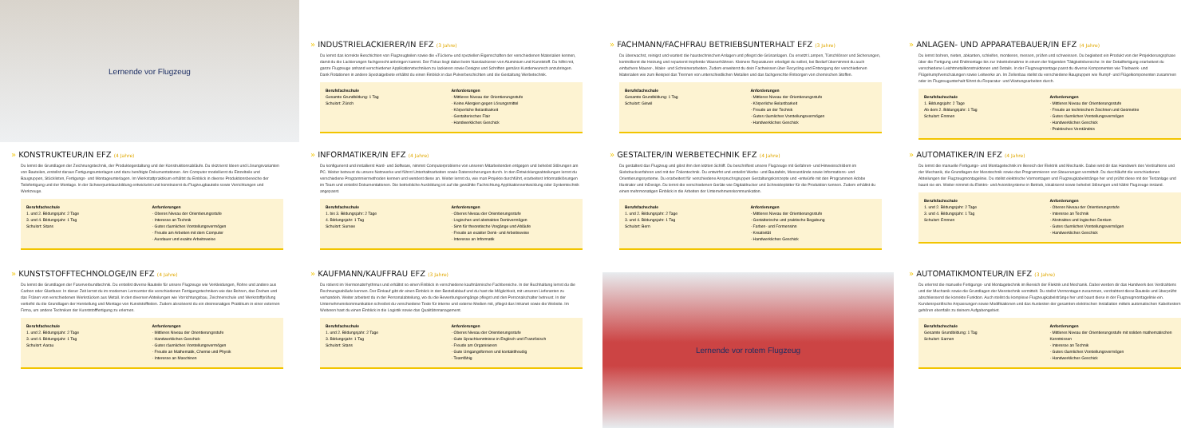Lernende vor Flugzeug
» INDUSTRIELACKIERER/IN EFZ (3 Jahre)
Du lernst das korrekte Beschichten von Flugzeugteilen sowie die «Tücken» und speziellen Eigenschaften der verschiedenen Materialien kennen, damit du die Lackierungen fachgerecht anbringen kannst. Der Fokus liegt dabei beim Nasslackieren von Aluminium und Kunststoff. Du hilfst mit, ganze Flugzeuge anhand verschiedener Applikationstechniken zu lackieren sowie Designs und Schriften gemäss Kundenwunsch anzubringen. Dank Rotationen in andere Spezialgebiete erhältst du einen Einblick in das Pulverbeschichten und die Gestaltung Werbetechnik.
Berufsfachschule
Gesamte Grundbildung: 1 Tag
Schulort: Zürich
Anforderungen
· Mittleres Niveau der Orientierungsstufe
· Keine Allergien gegen Lösungsmittel
· Körperliche Belastbarkeit
· Gestalterisches Flair
· Handwerkliches Geschick
» FACHMANN/FACHFRAU BETRIEBSUNTERHALT EFZ (3 Jahre)
Du überwachst, reinigst und wartest die haustechnischen Anlagen und pflegst die Grünanlagen. Du ersetzt Lampen, Türschlösser und Sicherungen, kontrollierst die Heizung und reparierst tropfende Wasserhähnen. Kleinere Reparaturen erledigst du selbst, bei Bedarf übernimmst du auch einfachere Maurer-, Maler- und Schreinerarbeiten. Zudem erweiterst du dein Fachwissen über Recycling und Entsorgung der verschiedenen Materialien wie zum Beispiel das Trennen von unterschiedlichen Metallen und das fachgerechte Entsorgen von chemischen Stoffen.
Berufsfachschule
Gesamte Grundbildung: 1 Tag
Schulort: Giswil
Anforderungen
· Mittleres Niveau der Orientierungsstufe
· Körperliche Belastbarkeit
· Freude an der Technik
· Gutes räumliches Vorstellungsvermögen
· Handwerkliches Geschick
» ANLAGEN- UND APPARATEBAUER/IN EFZ (4 Jahre)
Du lernst bohren, nieten, abkanten, schleifen, montieren, messen, prüfen und schweissen. Du begleitest ein Produkt von der Projektierungsphase über die Fertigung und Endmontage bis zur Inbetriebnahme in einem der folgenden Tätigkeitsbereiche: In der Detailfertigung erarbeitest du verschiedene Leichtmetallkonstruktionen und Details. In der Flugzeugmontage passt du diverse Komponenten wie Triebwerk- und Flügelrumpfverschalungen sowie Leitwerke an. Im Zellenbau stellst du verschiedene Baugruppen wie Rumpf- und Flügelkomponenten zusammen oder im Flugzeugunterhalt führst du Reparatur- und Wartungsarbeiten durch.
Berufsfachschule
1. Bildungsjahr: 2 Tage
Ab dem 2. Bildungsjahr: 1 Tag
Schulort: Emmen
Anforderungen
· Mittleres Niveau der Orientierungsstufe
· Freude an technischem Zeichnen und Geometrie
· Gutes räumliches Vorstellungsvermögen
· Handwerkliches Geschick
· Praktisches Verständnis
» KONSTRUKTEUR/IN EFZ (4 Jahre)
Du lernst die Grundlagen der Zeichnungstechnik, der Produktegestaltung und der Konstruktionsabläufe. Du skizzierst Ideen und Lösungsvarianten von Bauteilen, erstellst daraus Fertigungsunterlagen und dazu benötigte Dokumentationen. Am Computer modellierst du Einzelteile und Baugruppen, Stücklisten, Fertigungs- und Montageunterlagen. Im Werkstattpraktikum erhältst du Einblick in diverse Produktionsbereiche der Teilefertigung und der Montage. In der Schwerpunktausbildung entwickelst und konstruierst du Flugzeugbauteile sowie Vorrichtungen und Werkzeuge.
Berufsfachschule
1. und 2. Bildungsjahr: 2 Tage
3. und 4. Bildungsjahr: 1 Tag
Schulort: Stans
Anforderungen
· Oberes Niveau der Orientierungsstufe
· Interesse an Technik
· Gutes räumliches Vorstellungsvermögen
· Freude am Arbeiten mit dem Computer
· Ausdauer und exakte Arbeitsweise
» INFORMATIKER/IN EFZ (4 Jahre)
Du konfigurierst und installierst Hard- und Software, nimmst Computerprobleme von unseren Mitarbeitenden entgegen und behebst Störungen am PC. Weiter betreust du unsere Netzwerke und führst Unterhaltsarbeiten sowie Datensicherungen durch. In den Entwicklungsabteilungen lernst du verschiedene Programmiermethoden kennen und wendest diese an. Weiter lernst du, wie man Projekte durchführt, erarbeitest Informatiklösungen im Team und erstellst Dokumentationen. Die betriebliche Ausbildung ist auf die gewählte Fachrichtung Applikationsentwicklung oder Systemtechnik angepasst.
Berufsfachschule
1. bis 3. Bildungsjahr: 2 Tage
4. Bildungsjahr: 1 Tag
Schulort: Sursee
Anforderungen
· Oberes Niveau der Orientierungsstufe
· Logisches und abstraktes Denkvermögen
· Sinn für theoretische Vorgänge und Abläufe
· Freude an exakter Denk- und Arbeitsweise
· Interesse an Informatik
» GESTALTER/IN WERBETECHNIK EFZ (4 Jahre)
Du gestaltest das Flugzeug und gibst ihm den letzten Schliff. Du beschriftest unsere Flugzeuge mit Gefahren- und Hinweisschildern im Siebdruckverfahren und mit der Folientechnik. Du entwirfst und erstellst Werbe- und Bautafeln, Messestände sowie Informations- und Orientierungssysteme. Du erarbeitest für verschiedene Anspruchsgruppen Gestaltungskonzepte und -entwürfe mit den Programmen Adobe Illustrator und InDesign. Du lernst die verschiedenen Geräte wie Digitaldrucker und Schneideplotter für die Produktion kennen. Zudem erhältst du einen mehrmonatigen Einblick in die Arbeiten der Unternehmenskommunikation.
Berufsfachschule
1. und 2. Bildungsjahr: 2 Tage
3. und 4. Bildungsjahr: 1 Tag
Schulort: Bern
Anforderungen
· Mittleres Niveau der Orientierungsstufe
· Gestalterische und praktische Begabung
· Farben- und Formensinn
· Kreativität
· Handwerkliches Geschick
» AUTOMATIKER/IN EFZ (4 Jahre)
Du lernst die manuelle Fertigungs- und Montagetechnik im Bereich der Elektrik und Mechanik. Dabei wird dir das Handwerk des Verdrahtens und der Mechanik, die Grundlagen der Messtechnik sowie das Programmieren von Steuerungen vermittelt. Du durchläufst die verschiedenen Abteilungen der Flugzeugmontagelinie. Du stellst elektrische Vormontagen und Flugzeugkabelstränge her und prüfst diese mit der Testanlage und baust sie ein. Weiter nimmst du Elektro- und Avioniksysteme in Betrieb, lokalisierst sowie behebst Störungen und hältst Flugzeuge instand.
Berufsfachschule
1. und 2. Bildungsjahr: 2 Tage
3. und 4. Bildungsjahr: 1 Tag
Schulort: Emmen
Anforderungen
· Oberes Niveau der Orientierungsstufe
· Interesse an Technik
· Abstraktes und logisches Denken
· Gutes räumliches Vorstellungsvermögen
· Handwerkliches Geschick
» KUNSTSTOFFTECHNOLOGE/IN EFZ (4 Jahre)
Du lernst die Grundlagen der Faserverbundtechnik. Du erstellst diverse Bauteile für unsere Flugzeuge wie Verkleidungen, Rohre und andere aus Carbon oder Glasfaser. In dieser Zeit lernst du im modernen Lerncenter die verschiedenen Fertigungstechniken wie das Bohren, das Drehen und das Fräsen von verschiedenen Werkstücken aus Metall. In den diversen Abteilungen wie Vorrichtungsbau, Zeichnerschule und Werkstoffprüfung vertiefst du die Grundlagen der Herstellung und Montage von Kunststoffteilen. Zudem absolvierst du ein dreimonatiges Praktikum in einer externen Firma, um andere Techniken der Kunststofffertigung zu erlernen.
Berufsfachschule
1. und 2. Bildungsjahr: 2 Tage
3. und 4. Bildungsjahr: 1 Tag
Schulort: Aarau
Anforderungen
· Mittleres Niveau der Orientierungsstufe
· Handwerkliches Geschick
· Gutes räumliches Vorstellungsvermögen
· Freude an Mathematik, Chemie und Physik
· Interesse an Maschinen
» KAUFMANN/KAUFFRAU EFZ (3 Jahre)
Du rotierst im Viermonatsrhythmus und erhältst so einen Einblick in verschiedene kaufmännische Fachbereiche. In der Buchhaltung lernst du die Rechnungsabläufe kennen. Der Einkauf gibt dir einen Einblick in den Bestellablauf und du hast die Möglichkeit, mit unseren Lieferanten zu verhandeln. Weiter arbeitest du in der Personalabteilung, wo du die Bewerbungseingänge pflegst und den Personalschalter betreust. In der Unternehmenskommunikation schreibst du verschiedene Texte für interne und externe Medien mit, pflegst das Intranet sowie die Website. Im Weiteren hast du einen Einblick in die Logistik sowie das Qualitätsmanagement.
Berufsfachschule
1. und 2. Bildungsjahr: 2 Tage
3. Bildungsjahr: 1 Tag
Schulort: Stans
Anforderungen
· Oberes Niveau der Orientierungsstufe
· Gute Sprachkenntnisse in Englisch und Französisch
· Freude am Organisieren
· Gute Umgangsformen und kontaktfreudig
· Teamfähig
Lernende vor rotem Flugzeug
» AUTOMATIKMONTEUR/IN EFZ (3 Jahre)
Du erlernst die manuelle Fertigungs- und Montagetechnik im Bereich der Elektrik und Mechanik. Dabei werden dir das Handwerk des Verdrahtens und der Mechanik sowie die Grundlagen der Messtechnik vermittelt. Du stellst Vormontagen zusammen, verdrahtest diese Bauteile und überprüfst abschliessend die korrekte Funktion. Auch stellst du komplexe Flugzeugkabelstränge her und baust diese in der Flugzeugmontagelinie ein. Kundenspezifische Anpassungen sowie Modifikationen und das Austesten der gesamten elektrischen Installation mittels automatischen Kabeltestern gehören ebenfalls zu deinem Aufgabengebiet.
Berufsfachschule
Gesamte Grundbildung: 1 Tag
Schulort: Sarnen
Anforderungen
· Mittleres Niveau der Orientierungsstufe mit soliden mathematischen Kenntnissen
· Interesse an Technik
· Gutes räumliches Vorstellungsvermögen
· Handwerkliches Geschick